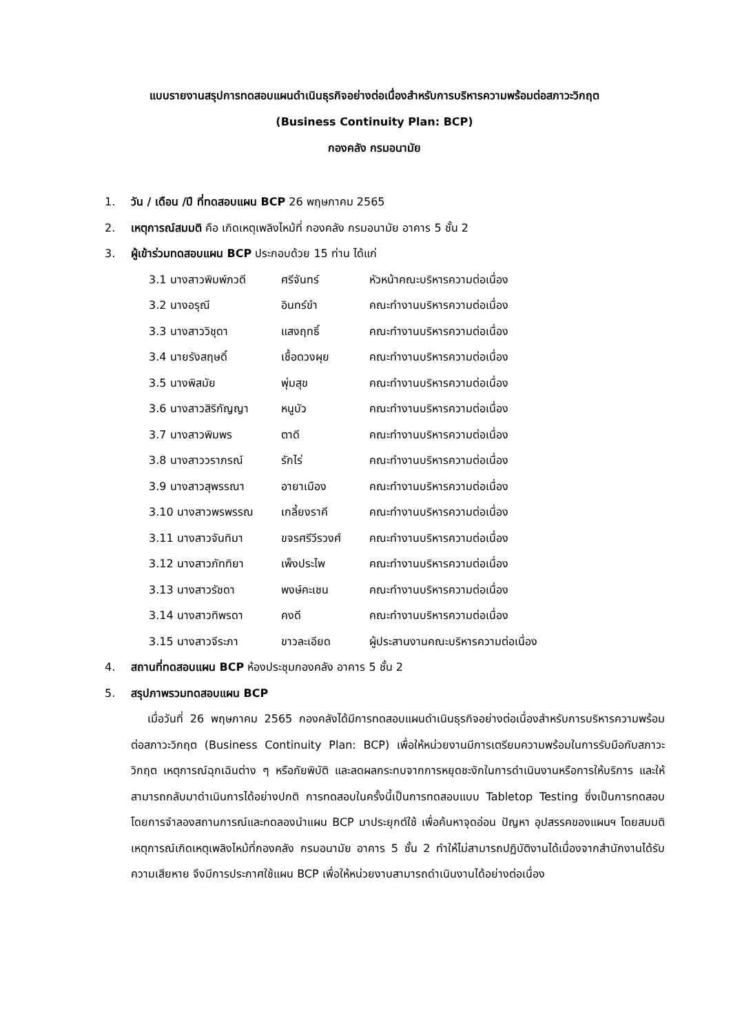แบบรายงานสรุปการทดสอบแผนดำเนินธุรกิจอย่างต่อเนื่องสำหรับการบริหารความพร้อมต่อสภาวะวิกฤต
(Business Continuity Plan: BCP)
กองคลัง กรมอนามัย
1. วัน / เดือน /ปี ที่ทดสอบแผน BCP 26 พฤษภาคม 2565
2. เหตุการณ์สมมติ คือ เกิดเหตุเพลิงไหม้ที่ กองคลัง กรมอนามัย อาคาร 5 ชั้น 2
3. ผู้เข้าร่วมทดสอบแผน BCP ประกอบด้วย 15 ท่าน ได้แก่
| 3.1 นางสาวพิมพ์ภวดี | ศรีจันทร์ | หัวหน้าคณะบริหารความต่อเนื่อง |
| 3.2 นางอรุณี | อินทร์ขำ | คณะทำงานบริหารความต่อเนื่อง |
| 3.3 นางสาววิชุดา | แสงฤทธิ์ | คณะทำงานบริหารความต่อเนื่อง |
| 3.4 นายรังสฤษดิ์ | เชื้อดวงผุย | คณะทำงานบริหารความต่อเนื่อง |
| 3.5 นางพิสมัย | พุ่มสุข | คณะทำงานบริหารความต่อเนื่อง |
| 3.6 นางสาวสิริกัญญา | หนูบัว | คณะทำงานบริหารความต่อเนื่อง |
| 3.7 นางสาวพิมพร | ตาดี | คณะทำงานบริหารความต่อเนื่อง |
| 3.8 นางสาววราภรณ์ | รักไร่ | คณะทำงานบริหารความต่อเนื่อง |
| 3.9 นางสาวสุพรรณา | อายาเมือง | คณะทำงานบริหารความต่อเนื่อง |
| 3.10 นางสาวพรพรรณ | เกลี้ยงราคี | คณะทำงานบริหารความต่อเนื่อง |
| 3.11 นางสาวจันทิมา | ขจรศรีวีรวงศ์ | คณะทำงานบริหารความต่อเนื่อง |
| 3.12 นางสาวภัททิยา | เพ็งประไพ | คณะทำงานบริหารความต่อเนื่อง |
| 3.13 นางสาวรัชดา | พงษ์คะเชน | คณะทำงานบริหารความต่อเนื่อง |
| 3.14 นางสาวทิพรดา | คงดี | คณะทำงานบริหารความต่อเนื่อง |
| 3.15 นางสาวจีระภา | ขาวละเอียด | ผู้ประสานงานคณะบริหารความต่อเนื่อง |
4. สถานที่ทดสอบแผน BCP ห้องประชุมกองคลัง อาคาร 5 ชั้น 2
5. สรุปภาพรวมทดสอบแผน BCP
เมื่อวันที่ 26 พฤษภาคม 2565 กองคลังได้มีการทดสอบแผนดำเนินธุรกิจอย่างต่อเนื่องสำหรับการบริหารความพร้อมต่อสภาวะวิกฤต (Business Continuity Plan: BCP) เพื่อให้หน่วยงานมีการเตรียมความพร้อมในการรับมือกับสภาวะวิกฤต เหตุการณ์ฉุกเฉินต่าง ๆ หรือภัยพิบัติ และลดผลกระทบจากการหยุดชะงักในการดำเนินงานหรือการให้บริการ และให้สามารถกลับมาดำเนินการได้อย่างปกติ การทดสอบในครั้งนี้เป็นการทดสอบแบบ Tabletop Testing ซึ่งเป็นการทดสอบโดยการจำลองสถานการณ์และทดลองนำแผน BCP มาประยุกต์ใช้ เพื่อค้นหาจุดอ่อน ปัญหา อุปสรรคของแผนฯ โดยสมมติเหตุการณ์เกิดเหตุเพลิงไหม้ที่กองคลัง กรมอนามัย อาคาร 5 ชั้น 2 ทำให้ไม่สามารถปฏิบัติงานได้เนื่องจากสำนักงานได้รับความเสียหาย จึงมีการประกาศใช้แผน BCP เพื่อให้หน่วยงานสามารถดำเนินงานได้อย่างต่อเนื่อง